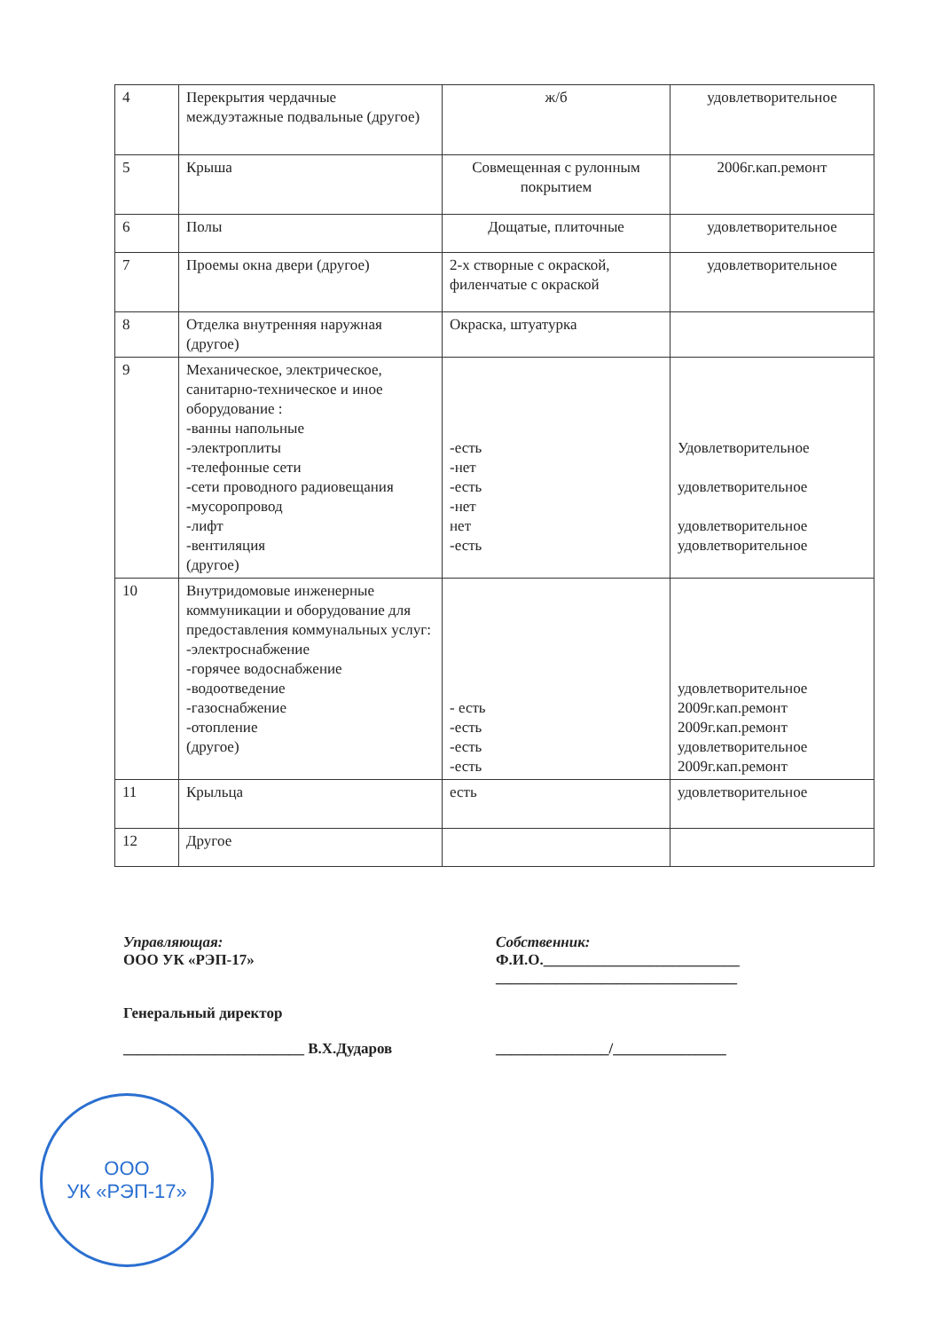| 4 | Перекрытия чердачные междуэтажные подвальные (другое) | ж/б | удовлетворительное |
| 5 | Крыша | Совмещенная с рулонным покрытием | 2006г.кап.ремонт |
| 6 | Полы | Дощатые, плиточные | удовлетворительное |
| 7 | Проемы окна двери (другое) | 2-х створные с окраской, филенчатые с окраской | удовлетворительное |
| 8 | Отделка внутренняя наружная (другое) | Окраска, штуатурка | |
| 9 | Механическое, электрическое, санитарно-техническое и иное оборудование : -ванны напольные -электроплиты -телефонные сети -сети проводного радиовещания -мусоропровод -лифт -вентиляция (другое) | -есть -нет -есть -нет нет -есть | Удовлетворительное удовлетворительное удовлетворительное удовлетворительное |
| 10 | Внутридомовые инженерные коммуникации и оборудование для предоставления коммунальных услуг: -электроснабжение -горячее водоснабжение -водоотведение -газоснабжение -отопление (другое) | - есть -есть -есть -есть | удовлетворительное 2009г.кап.ремонт 2009г.кап.ремонт удовлетворительное 2009г.кап.ремонт |
| 11 | Крыльца | есть | удовлетворительное |
| 12 | Другое | | |
Управляющая:
ООО УК «РЭП-17»
Генеральный директор
________________________ В.Х.Дударов
Собственник:
Ф.И.О.__________________________
________________________________
_______________/_______________
ООО
УК «РЭП-17»